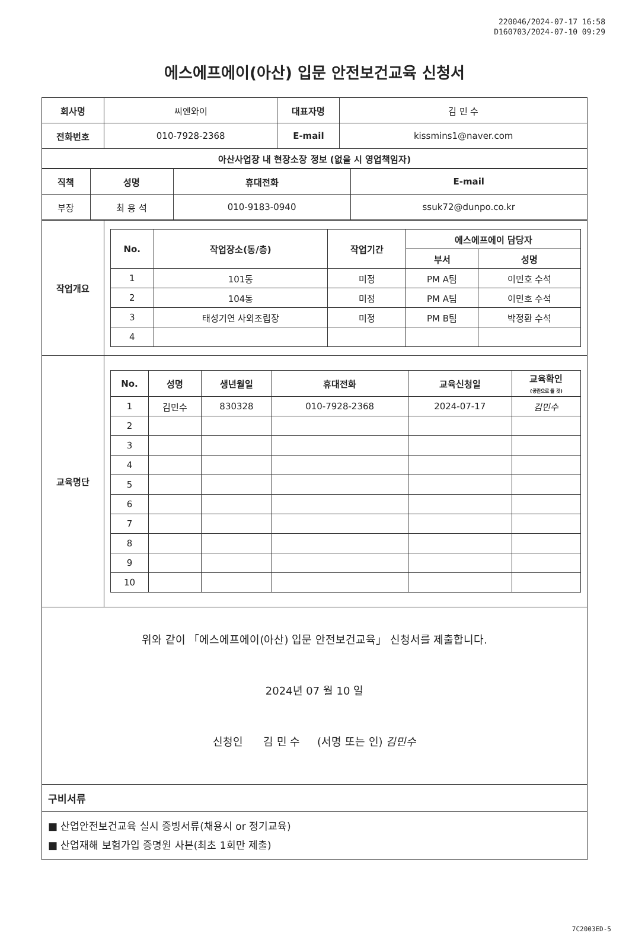220046/2024-07-17 16:58
D160703/2024-07-10 09:29
에스에프에이(아산) 입문 안전보건교육 신청서
| 회사명 | 씨엔와이 | 대표자명 | 김 민 수 |
| 전화번호 | 010-7928-2368 | E-mail | kissmins1@naver.com |
| 아산사업장 내 현장소장 정보 (없을 시 영업책임자) | | | |
| 직책 | 성명 | 휴대전화 | E-mail |
| --- | --- | --- | --- |
| 부장 | 최 용 석 | 010-9183-0940 | ssuk72@dunpo.co.kr |
| 작업개요 | / No. / 작업장소(동/층) / 작업기간 / 에스에프에이 담당자 / / / --- / --- / --- / --- / --- / / / / / 부서 / 성명 / / 1 / 101동 / 미정 / PM A팀 / 이민호 수석 / / 2 / 104동 / 미정 / PM A팀 / 이민호 수석 / / 3 / 태성기연 사외조립장 / 미정 / PM B팀 / 박정환 수석 / / 4 / / / / / |
| 교육명단 | / No. / 성명 / 생년월일 / 휴대전화 / 교육신청일 / 교육확인 (공란으로 둘 것) / / --- / --- / --- / --- / --- / --- / / 1 / 김민수 / 830328 / 010-7928-2368 / 2024-07-17 / 김민수 / / 2 / / / / / / / 3 / / / / / / / 4 / / / / / / / 5 / / / / / / / 6 / / / / / / / 7 / / / / / / / 8 / / / / / / / 9 / / / / / / / 10 / / / / / / |
위와 같이 「에스에프에이(아산) 입문 안전보건교육」 신청서를 제출합니다.
2024년 07 월 10 일
신청인 김 민 수 (서명 또는 인) 김민수
구비서류
■ 산업안전보건교육 실시 증빙서류(채용시 or 정기교육)
■ 산업재해 보험가입 증명원 사본(최초 1회만 제출)
7C2003ED-5